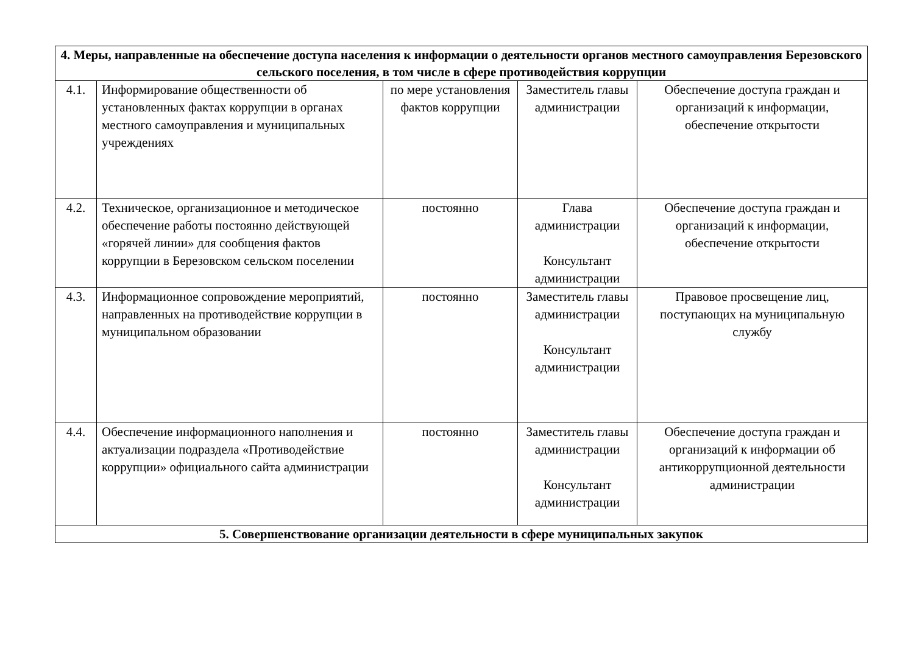| 4. Меры, направленные на обеспечение доступа населения к информации о деятельности органов местного самоуправления Березовского сельского поселения, в том числе в сфере противодействия коррупции | | | | |
| --- | --- | --- | --- | --- |
| 4.1. | Информирование общественности об установленных фактах коррупции в органах местного самоуправления и муниципальных учреждениях | по мере установления фактов коррупции | Заместитель главы администрации | Обеспечение доступа граждан и организаций к информации, обеспечение открытости |
| 4.2. | Техническое, организационное и методическое обеспечение работы постоянно действующей «горячей линии» для сообщения фактов коррупции в Березовском сельском поселении | постоянно | Глава администрации Консультант администрации | Обеспечение доступа граждан и организаций к информации, обеспечение открытости |
| 4.3. | Информационное сопровождение мероприятий, направленных на противодействие коррупции в муниципальном образовании | постоянно | Заместитель главы администрации Консультант администрации | Правовое просвещение лиц, поступающих на муниципальную службу |
| 4.4. | Обеспечение информационного наполнения и актуализации подраздела «Противодействие коррупции» официального сайта администрации | постоянно | Заместитель главы администрации Консультант администрации | Обеспечение доступа граждан и организаций к информации об антикоррупционной деятельности администрации |
| 5. Совершенствование организации деятельности в сфере муниципальных закупок | | | | |